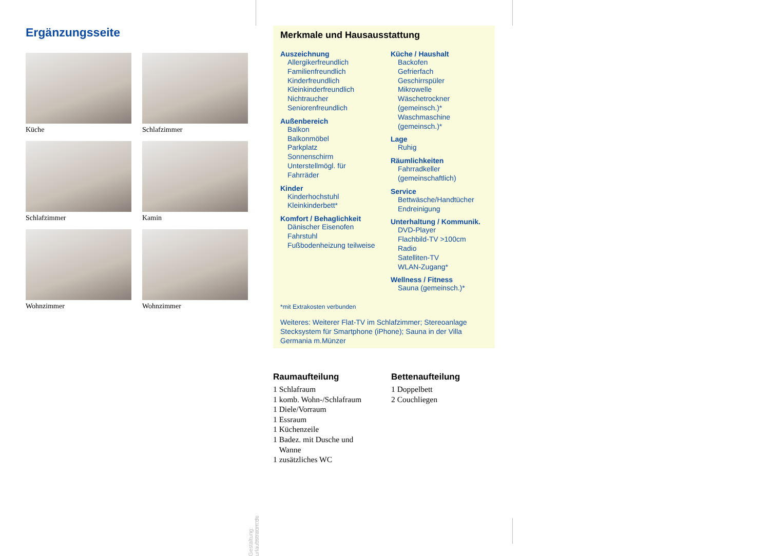Ergänzungsseite
Küche
Schlafzimmer
Schlafzimmer
Kamin
Wohnzimmer
Wohnzimmer
Merkmale und Hausausstattung
Auszeichnung
Allergikerfreundlich
Familienfreundlich
Kinderfreundlich
Kleinkinderfreundlich
Nichtraucher
Seniorenfreundlich
Außenbereich
Balkon
Balkonmöbel
Parkplatz
Sonnenschirm
Unterstellmögl. für
Fahrräder
Kinder
Kinderhochstuhl
Kleinkinderbett*
Komfort / Behaglichkeit
Dänischer Eisenofen
Fahrstuhl
Fußbodenheizung teilweise
Küche / Haushalt
Backofen
Gefrierfach
Geschirrspüler
Mikrowelle
Wäschetrockner (gemeinsch.)*
Waschmaschine (gemeinsch.)*
Lage
Ruhig
Räumlichkeiten
Fahrradkeller (gemeinschaftlich)
Service
Bettwäsche/Handtücher
Endreinigung
Unterhaltung / Kommunik.
DVD-Player
Flachbild-TV >100cm
Radio
Satelliten-TV
WLAN-Zugang*
Wellness / Fitness
Sauna (gemeinsch.)*
*mit Extrakosten verbunden
Weiteres: Weiterer Flat-TV im Schlafzimmer; Stereoanlage Stecksystem für Smartphone (iPhone); Sauna in der Villa Germania m.Münzer
Raumaufteilung
1 Schlafraum
1 komb. Wohn-/Schlafraum
1 Diele/Vorraum
1 Essraum
1 Küchenzeile
1 Badez. mit Dusche und
Wanne
1 zusätzliches WC
Bettenaufteilung
1 Doppelbett
2 Couchliegen
Gestaltung: urlaubstraum.de